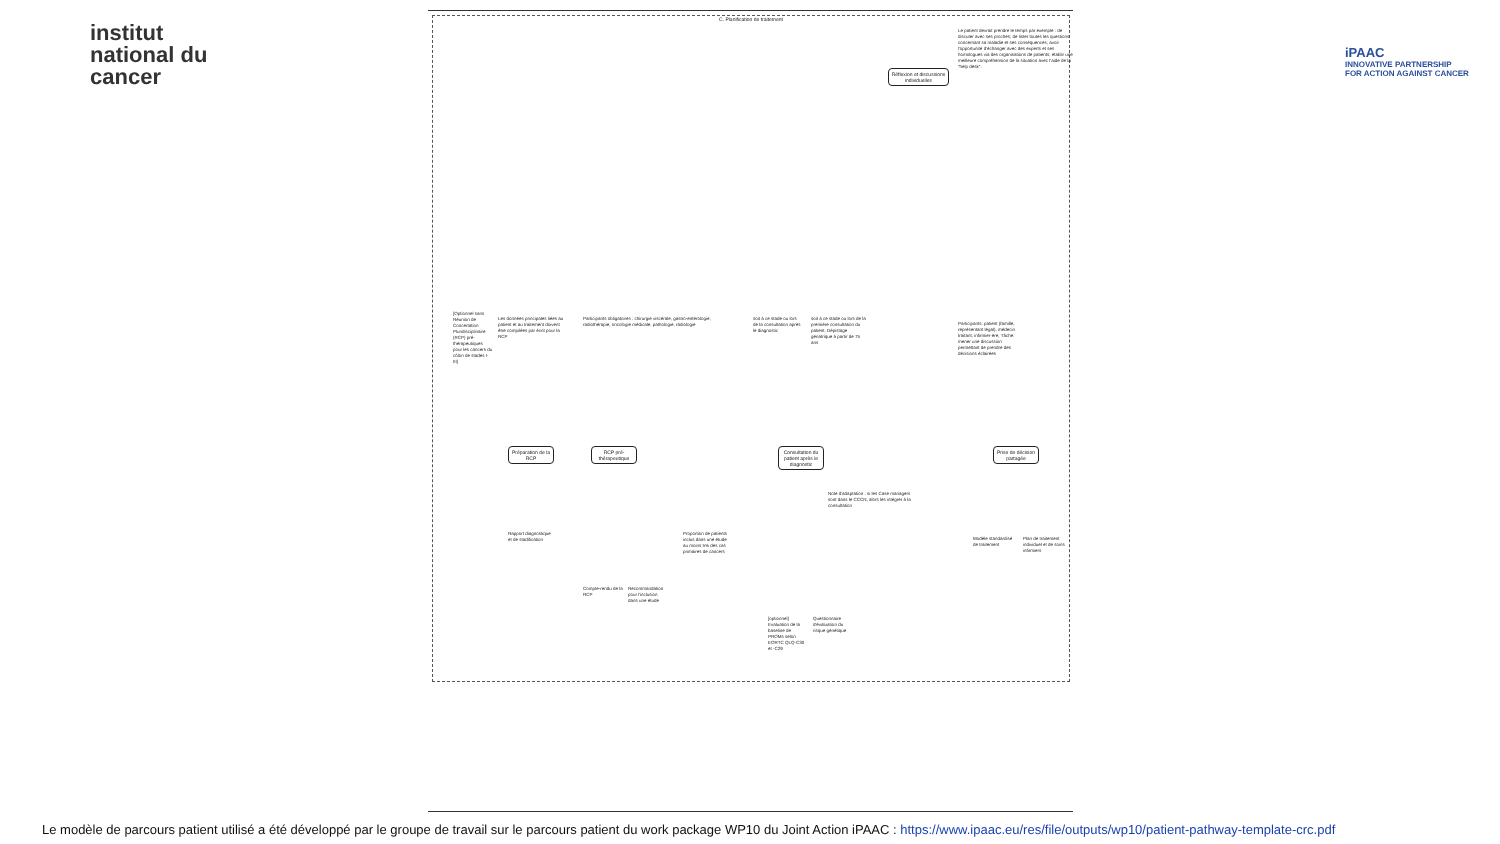institut
national du
cancer
iPAAC
INNOVATIVE PARTNERSHIP
FOR ACTION AGAINST CANCER
C. Planification de traitement
Réflexion et discussions individuelles
Le patient devrait prendre le temps par exemple : de discuter avec ses proches; de lister toutes les questions concernant sa maladie et ses conséquences; avoir l'opportunité d'échanger avec des experts et ses homologues via des organisations de patients; établir une meilleure compréhension de la situation avec l'aide de la "help desk".
Préparation de la RCP
RCP pré-thérapeutique
Consultation du patient après le diagnostic
Prise de décision partagée
[Optionnel sans Réunion de Concertation Pluridisciplinaire (RCP) pré-thérapeutiques pour les cancers du côlon de stades I-III]
Les données principales liées au patient et au traitement doivent être compilées par écrit pour la RCP
Participants obligatoires : chirurgie viscérale, gastro-entérologie, radiothérapie, oncologie médicale, pathologie, radiologie
soit à ce stade ou lors de la consultation après le diagnostic
soit à ce stade ou lors de la première consultation du patient. Dépistage gériatrique à partir de 75 ans
Participants: patient (famille, représentant légal), médecin traitant, infirmier-ère; Tâche: mener une discussion permettant de prendre des décisions éclairées
Note d'adaptation : si les Case managers sont dans le CCCN, alors les intégrer à la consultation
Rapport diagnostique et de stadification
Compte-rendu de la RCP
Recommandation pour l'inclusion dans une étude
Proportion de patients inclus dans une étude au moins 5% des cas primaires de cancers
[optionnel] Evaluation de la baseline de PROMs selon EORTC QLQ-C30 et -C29
Questionnaire d'évaluation du risque génétique
Modèle standardisé de traitement
Plan de traitement individuel et de soins infirmiers
Le modèle de parcours patient utilisé a été développé par le groupe de travail sur le parcours patient du work package WP10 du Joint Action iPAAC : https://www.ipaac.eu/res/file/outputs/wp10/patient-pathway-template-crc.pdf